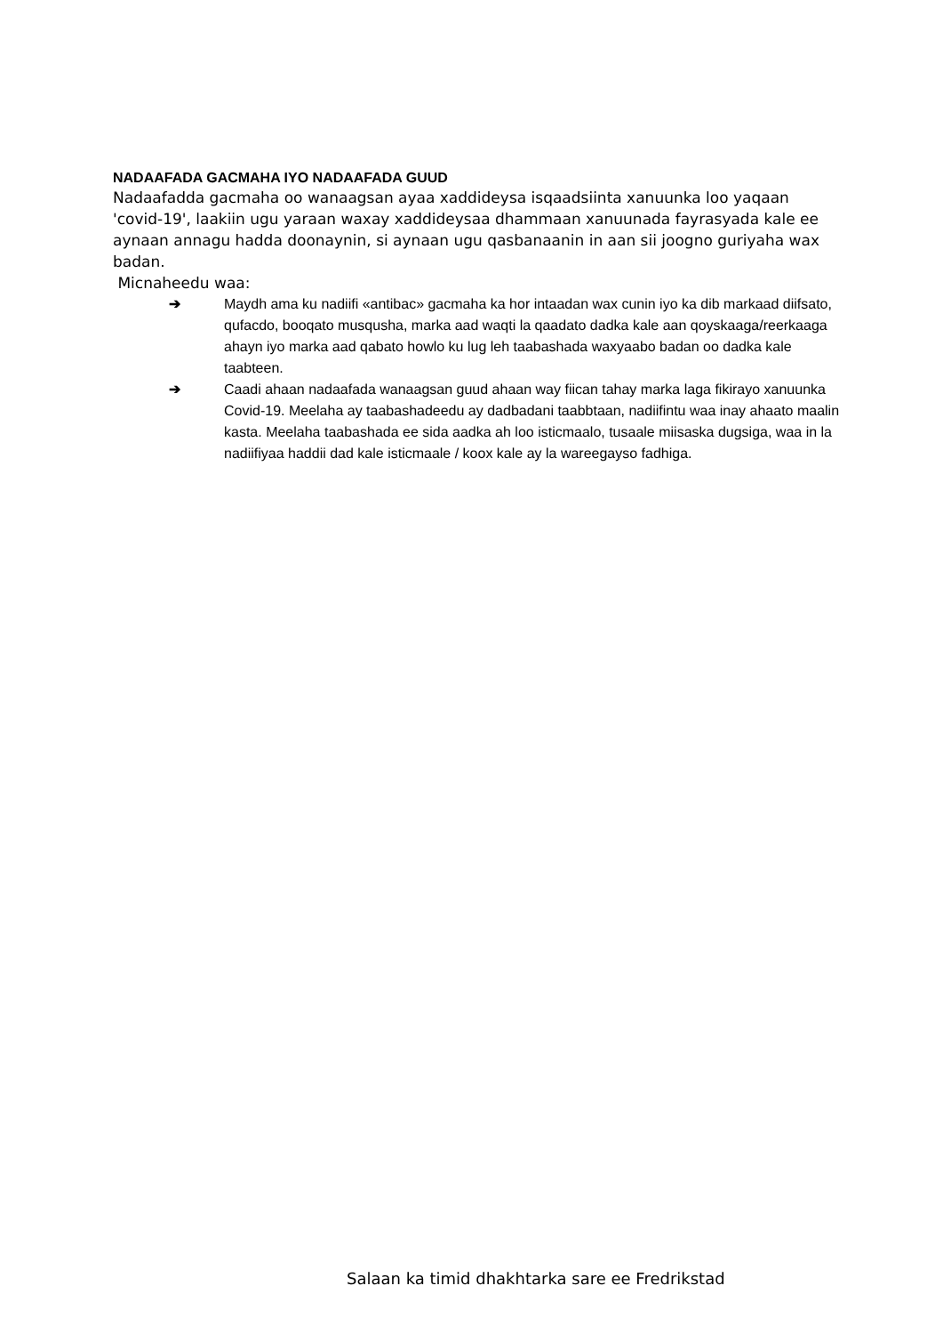NADAAFADA GACMAHA IYO NADAAFADA GUUD
Nadaafadda gacmaha oo wanaagsan ayaa xaddideysa isqaadsiinta xanuunka loo yaqaan 'covid-19', laakiin ugu yaraan waxay xaddideysaa dhammaan xanuunada fayrasyada kale ee aynaan annagu hadda doonaynin, si aynaan ugu qasbanaanin in aan sii joogno guriyaha wax badan.
Micnaheedu waa:
➔ Maydh ama ku nadiifi «antibac» gacmaha ka hor intaadan wax cunin iyo ka dib markaad diifsato, qufacdo, booqato musqusha, marka aad waqti la qaadato dadka kale aan qoyskaaga/reerkaaga ahayn iyo marka aad qabato howlo ku lug leh taabashada waxyaabo badan oo dadka kale taabteen.
➔ Caadi ahaan nadaafada wanaagsan guud ahaan way fiican tahay marka laga fikirayo xanuunka Covid-19. Meelaha ay taabashadeedu ay dadbadani taabbtaan, nadiifintu waa inay ahaato maalin kasta. Meelaha taabashada ee sida aadka ah loo isticmaalo, tusaale miisaska dugsiga, waa in la nadiifiyaa haddii dad kale isticmaale / koox kale ay la wareegayso fadhiga.
Salaan ka timid dhakhtarka sare ee Fredrikstad